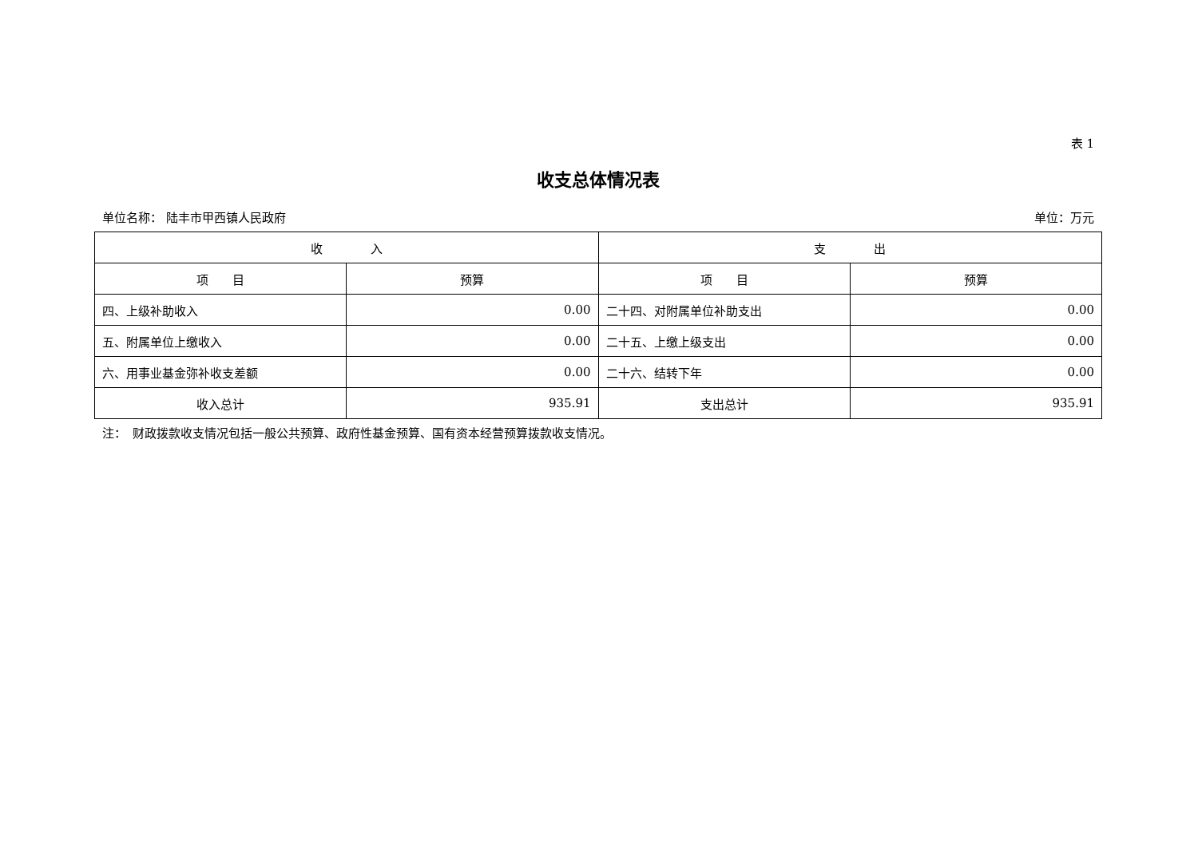表 1
收支总体情况表
单位名称： 陆丰市甲西镇人民政府 单位：万元
| 收 入 | | 支 出 | |
| --- | --- | --- | --- |
| 项 目 | 预算 | 项 目 | 预算 |
| 四、上级补助收入 | 0.00 | 二十四、对附属单位补助支出 | 0.00 |
| 五、附属单位上缴收入 | 0.00 | 二十五、上缴上级支出 | 0.00 |
| 六、用事业基金弥补收支差额 | 0.00 | 二十六、结转下年 | 0.00 |
| 收入总计 | 935.91 | 支出总计 | 935.91 |
注：　财政拨款收支情况包括一般公共预算、政府性基金预算、国有资本经营预算拨款收支情况。